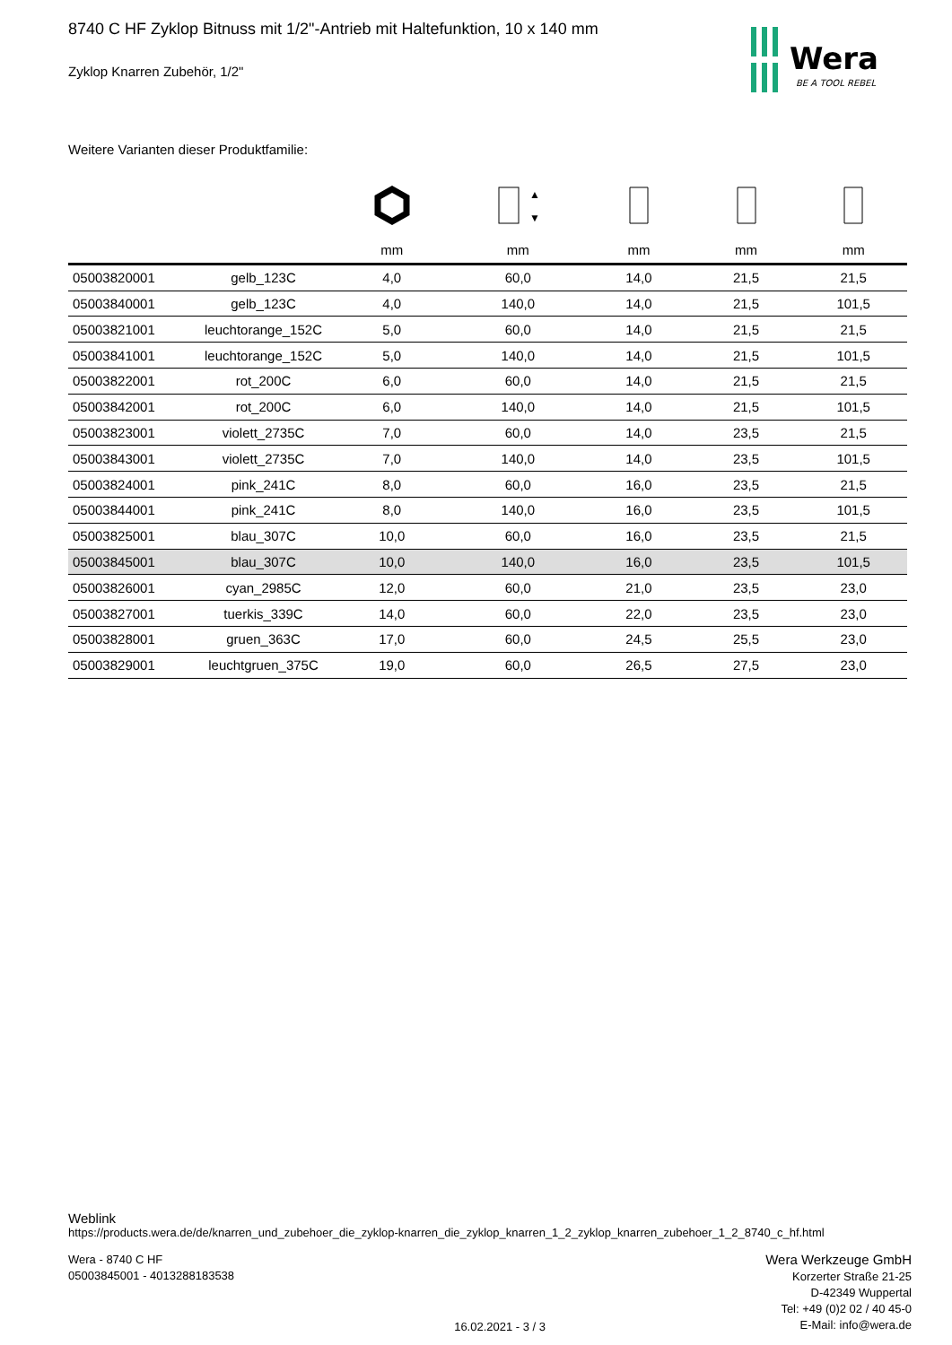Wera
BE A TOOL REBEL
8740 C HF Zyklop Bitnuss mit 1/2"-Antrieb mit Haltefunktion, 10 x 140 mm
Zyklop Knarren Zubehör, 1/2"
Weitere Varianten dieser Produktfamilie:
| | | | ▲ ▼ | | | |
| --- | --- | --- | --- | --- | --- | --- |
| | | mm | mm | mm | mm | mm |
| 05003820001 | gelb_123C | 4,0 | 60,0 | 14,0 | 21,5 | 21,5 |
| 05003840001 | gelb_123C | 4,0 | 140,0 | 14,0 | 21,5 | 101,5 |
| 05003821001 | leuchtorange_152C | 5,0 | 60,0 | 14,0 | 21,5 | 21,5 |
| 05003841001 | leuchtorange_152C | 5,0 | 140,0 | 14,0 | 21,5 | 101,5 |
| 05003822001 | rot_200C | 6,0 | 60,0 | 14,0 | 21,5 | 21,5 |
| 05003842001 | rot_200C | 6,0 | 140,0 | 14,0 | 21,5 | 101,5 |
| 05003823001 | violett_2735C | 7,0 | 60,0 | 14,0 | 23,5 | 21,5 |
| 05003843001 | violett_2735C | 7,0 | 140,0 | 14,0 | 23,5 | 101,5 |
| 05003824001 | pink_241C | 8,0 | 60,0 | 16,0 | 23,5 | 21,5 |
| 05003844001 | pink_241C | 8,0 | 140,0 | 16,0 | 23,5 | 101,5 |
| 05003825001 | blau_307C | 10,0 | 60,0 | 16,0 | 23,5 | 21,5 |
| 05003845001 | blau_307C | 10,0 | 140,0 | 16,0 | 23,5 | 101,5 |
| 05003826001 | cyan_2985C | 12,0 | 60,0 | 21,0 | 23,5 | 23,0 |
| 05003827001 | tuerkis_339C | 14,0 | 60,0 | 22,0 | 23,5 | 23,0 |
| 05003828001 | gruen_363C | 17,0 | 60,0 | 24,5 | 25,5 | 23,0 |
| 05003829001 | leuchtgruen_375C | 19,0 | 60,0 | 26,5 | 27,5 | 23,0 |
Weblink
https://products.wera.de/de/knarren_und_zubehoer_die_zyklop-knarren_die_zyklop_knarren_1_2_zyklop_knarren_zubehoer_1_2_8740_c_hf.html
Wera - 8740 C HF
05003845001 - 4013288183538
16.02.2021 - 3 / 3
Wera Werkzeuge GmbH
Korzerter Straße 21-25
D-42349 Wuppertal
Tel: +49 (0)2 02 / 40 45-0
E-Mail: info@wera.de